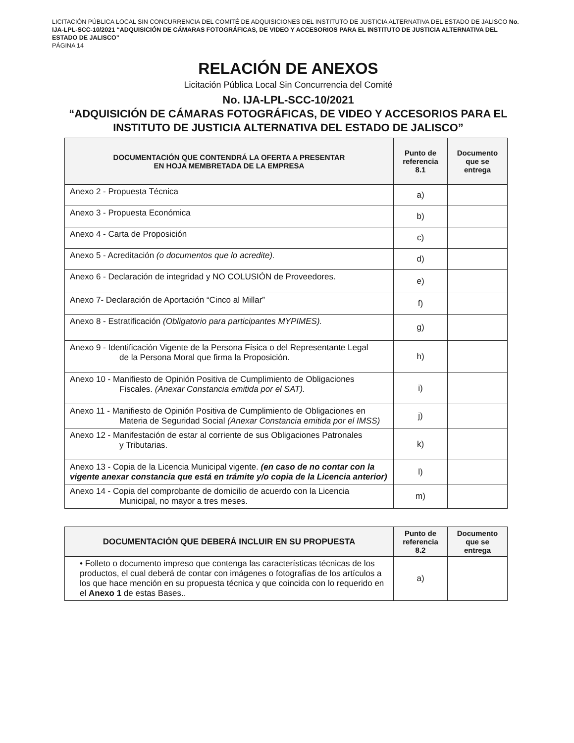LICITACIÓN PÚBLICA LOCAL SIN CONCURRENCIA DEL COMITÉ DE ADQUISICIONES DEL INSTITUTO DE JUSTICIA ALTERNATIVA DEL ESTADO DE JALISCO No. IJA-LPL-SCC-10/2021 “ADQUISICIÓN DE CÁMARAS FOTOGRÁFICAS, DE VIDEO Y ACCESORIOS PARA EL INSTITUTO DE JUSTICIA ALTERNATIVA DEL ESTADO DE JALISCO”
PÁGINA 14
RELACIÓN DE ANEXOS
Licitación Pública Local Sin Concurrencia del Comité
No. IJA-LPL-SCC-10/2021
“ADQUISICIÓN DE CÁMARAS FOTOGRÁFICAS, DE VIDEO Y ACCESORIOS PARA EL INSTITUTO DE JUSTICIA ALTERNATIVA DEL ESTADO DE JALISCO”
| DOCUMENTACIÓN QUE CONTENDRÁ LA OFERTA A PRESENTAR EN HOJA MEMBRETADA DE LA EMPRESA | Punto de referencia 8.1 | Documento que se entrega |
| --- | --- | --- |
| Anexo 2 - Propuesta Técnica | a) | |
| Anexo 3 - Propuesta Económica | b) | |
| Anexo 4 - Carta de Proposición | c) | |
| Anexo 5 - Acreditación (o documentos que lo acredite). | d) | |
| Anexo 6 - Declaración de integridad y NO COLUSIÓN de Proveedores. | e) | |
| Anexo 7- Declaración de Aportación “Cinco al Millar” | f) | |
| Anexo 8 - Estratificación (Obligatorio para participantes MYPIMES). | g) | |
| Anexo 9 - Identificación Vigente de la Persona Física o del Representante Legal de la Persona Moral que firma la Proposición. | h) | |
| Anexo 10 - Manifiesto de Opinión Positiva de Cumplimiento de Obligaciones Fiscales. (Anexar Constancia emitida por el SAT). | i) | |
| Anexo 11 - Manifiesto de Opinión Positiva de Cumplimiento de Obligaciones en Materia de Seguridad Social (Anexar Constancia emitida por el IMSS) | j) | |
| Anexo 12 - Manifestación de estar al corriente de sus Obligaciones Patronales y Tributarias. | k) | |
| Anexo 13 - Copia de la Licencia Municipal vigente. (en caso de no contar con la vigente anexar constancia que está en trámite y/o copia de la Licencia anterior) | l) | |
| Anexo 14 - Copia del comprobante de domicilio de acuerdo con la Licencia Municipal, no mayor a tres meses. | m) | |
| DOCUMENTACIÓN QUE DEBERÁ INCLUIR EN SU PROPUESTA | Punto de referencia 8.2 | Documento que se entrega |
| --- | --- | --- |
| • Folleto o documento impreso que contenga las características técnicas de los productos, el cual deberá de contar con imágenes o fotografías de los artículos a los que hace mención en su propuesta técnica y que coincida con lo requerido en el Anexo 1 de estas Bases.. | a) | |